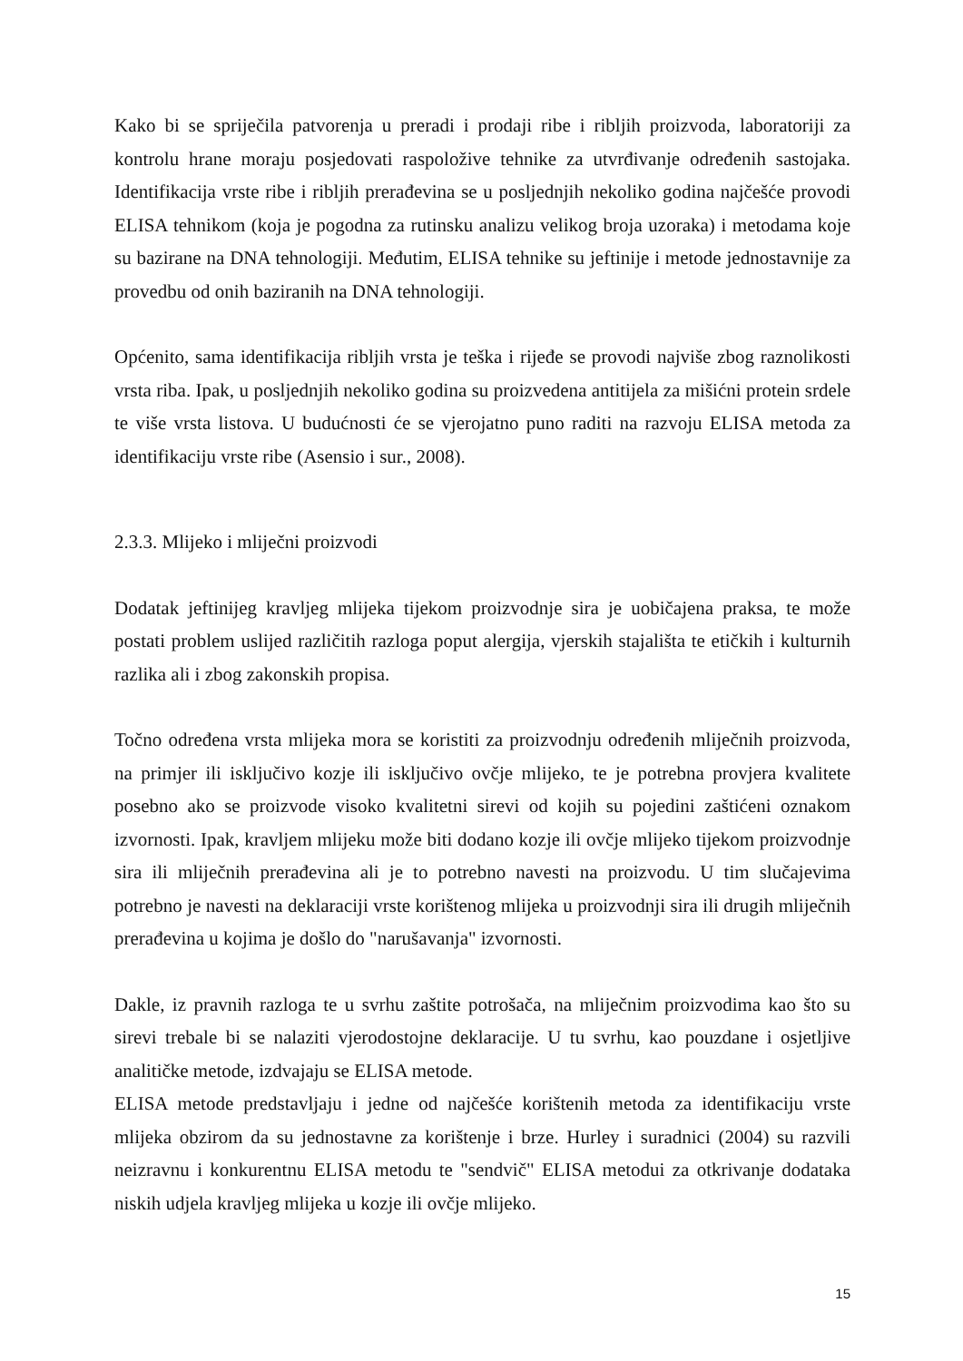Kako bi se spriječila patvorenja u preradi i prodaji ribe i ribljih proizvoda, laboratoriji za kontrolu hrane moraju posjedovati raspoložive tehnike za utvrđivanje određenih sastojaka. Identifikacija vrste ribe i ribljih prerađevina se u posljednjih nekoliko godina najčešće provodi ELISA tehnikom (koja je pogodna za rutinsku analizu velikog broja uzoraka) i metodama koje su bazirane na DNA tehnologiji. Međutim, ELISA tehnike su jeftinije i metode jednostavnije za provedbu od onih baziranih na DNA tehnologiji.
Općenito, sama identifikacija ribljih vrsta je teška i rijeđe se provodi najviše zbog raznolikosti vrsta riba. Ipak, u posljednjih nekoliko godina su proizvedena antitijela za mišićni protein srdele te više vrsta listova. U budućnosti će se vjerojatno puno raditi na razvoju ELISA metoda za identifikaciju vrste ribe (Asensio i sur., 2008).
2.3.3. Mlijeko i mliječni proizvodi
Dodatak jeftinijeg kravljeg mlijeka tijekom proizvodnje sira je uobičajena praksa, te može postati problem uslijed različitih razloga poput alergija, vjerskih stajališta te etičkih i kulturnih razlika ali i zbog zakonskih propisa.
Točno određena vrsta mlijeka mora se koristiti za proizvodnju određenih mliječnih proizvoda, na primjer ili isključivo kozje ili isključivo ovčje mlijeko, te je potrebna provjera kvalitete posebno ako se proizvode visoko kvalitetni sirevi od kojih su pojedini zaštićeni oznakom izvornosti. Ipak, kravljem mlijeku može biti dodano kozje ili ovčje mlijeko tijekom proizvodnje sira ili mliječnih prerađevina ali je to potrebno navesti na proizvodu. U tim slučajevima potrebno je navesti na deklaraciji vrste korištenog mlijeka u proizvodnji sira ili drugih mliječnih prerađevina u kojima je došlo do "narušavanja" izvornosti.
Dakle, iz pravnih razloga te u svrhu zaštite potrošača, na mliječnim proizvodima kao što su sirevi trebale bi se nalaziti vjerodostojne deklaracije. U tu svrhu, kao pouzdane i osjetljive analitičke metode, izdvajaju se ELISA metode.
ELISA metode predstavljaju i jedne od najčešće korištenih metoda za identifikaciju vrste mlijeka obzirom da su jednostavne za korištenje i brze. Hurley i suradnici (2004) su razvili neizravnu i konkurentnu ELISA metodu te "sendvič" ELISA metodui za otkrivanje dodataka niskih udjela kravljeg mlijeka u kozje ili ovčje mlijeko.
15